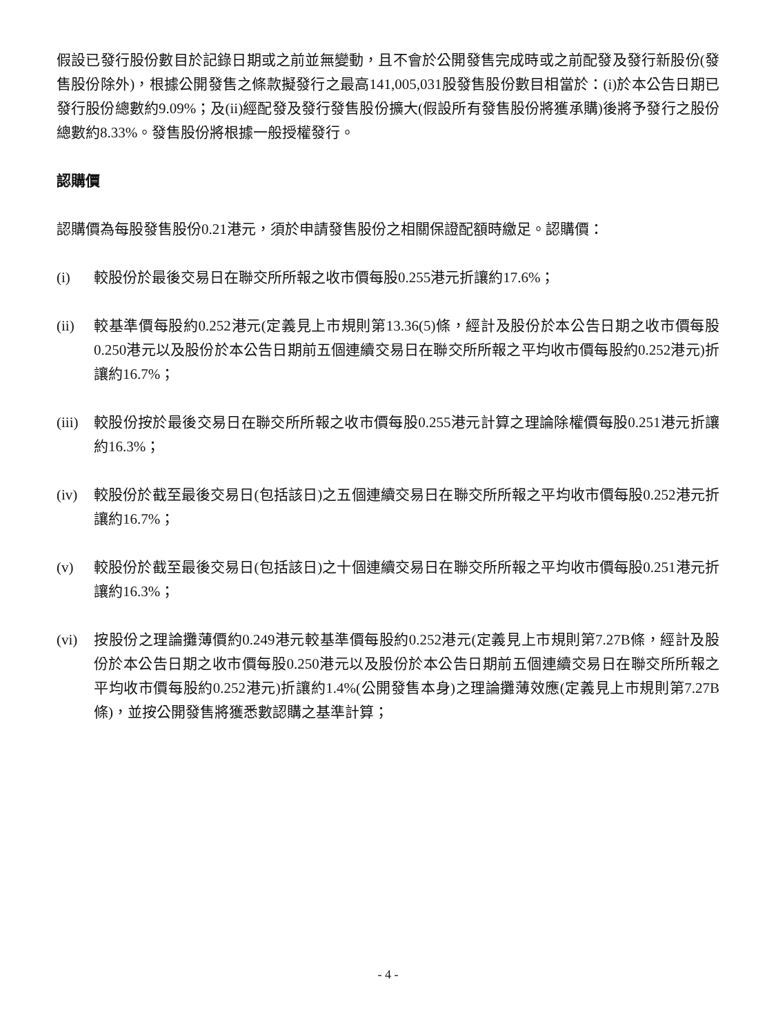假設已發行股份數目於記錄日期或之前並無變動，且不會於公開發售完成時或之前配發及發行新股份(發售股份除外)，根據公開發售之條款擬發行之最高141,005,031股發售股份數目相當於：(i)於本公告日期已發行股份總數約9.09%；及(ii)經配發及發行發售股份擴大(假設所有發售股份將獲承購)後將予發行之股份總數約8.33%。發售股份將根據一般授權發行。
認購價
認購價為每股發售股份0.21港元，須於申請發售股份之相關保證配額時繳足。認購價：
(i) 較股份於最後交易日在聯交所所報之收市價每股0.255港元折讓約17.6%；
(ii) 較基準價每股約0.252港元(定義見上市規則第13.36(5)條，經計及股份於本公告日期之收市價每股0.250港元以及股份於本公告日期前五個連續交易日在聯交所所報之平均收市價每股約0.252港元)折讓約16.7%；
(iii)
較股份按於最後交易日在聯交所所報之收市價每股0.255港元計算之理論除權價每股0.251港元折讓約16.3%；
(iv) 較股份於截至最後交易日(包括該日)之五個連續交易日在聯交所所報之平均收市價每股0.252港元折讓約16.7%；
(v) 較股份於截至最後交易日(包括該日)之十個連續交易日在聯交所所報之平均收市價每股0.251港元折讓約16.3%；
(vi) 按股份之理論攤薄價約0.249港元較基準價每股約0.252港元(定義見上市規則第7.27B條，經計及股份於本公告日期之收市價每股0.250港元以及股份於本公告日期前五個連續交易日在聯交所所報之平均收市價每股約0.252港元)折讓約1.4%(公開發售本身)之理論攤薄效應(定義見上市規則第7.27B條)，並按公開發售將獲悉數認購之基準計算；
- 4 -